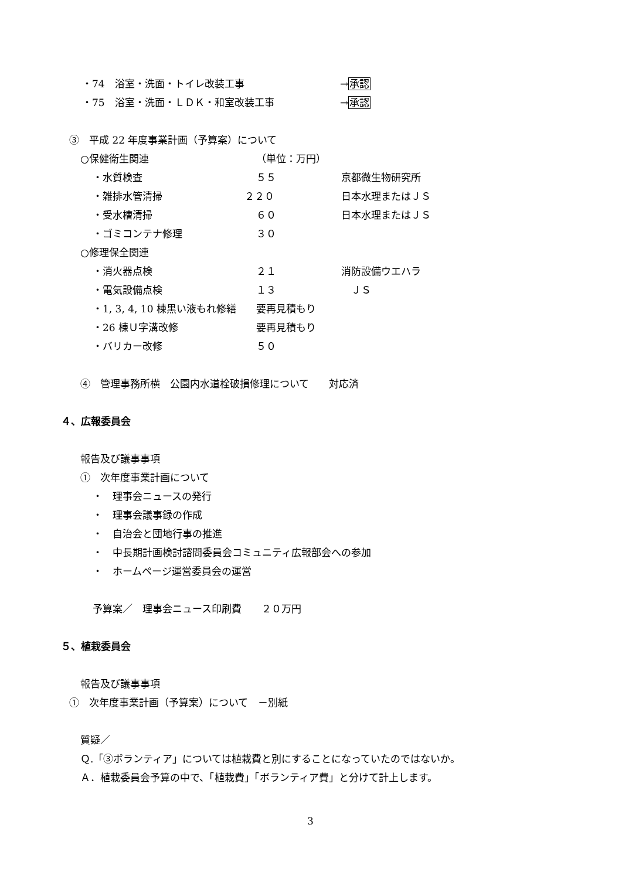・74　浴室・洗面・トイレ改装工事 →承認
・75　浴室・洗面・ＬＤＫ・和室改装工事 →承認
③　平成 22 年度事業計画（予算案）について
○保健衛生関連 （単位：万円）
・水質検査 ５５ 京都微生物研究所
・雑排水管清掃 ２２０ 日本水理またはＪＳ
・受水槽清掃 ６０ 日本水理またはＪＳ
・ゴミコンテナ修理 ３０
○修理保全関連
・消火器点検 ２１ 消防設備ウエハラ
・電気設備点検 １３ 　ＪＳ
・1, 3, 4, 10 棟黒い液もれ修繕 要再見積もり
・26 棟Ｕ字溝改修 要再見積もり
・バリカー改修 ５０
④　管理事務所横　公園内水道栓破損修理について　　対応済
４、広報委員会
報告及び議事事項
①　次年度事業計画について
・　理事会ニュースの発行
・　理事会議事録の作成
・　自治会と団地行事の推進
・　中長期計画検討諮問委員会コミュニティ広報部会への参加
・　ホームページ運営委員会の運営
予算案／　理事会ニュース印刷費　　２０万円
５、植栽委員会
報告及び議事事項
①　次年度事業計画（予算案）について　－別紙
質疑／
Ｑ.「③ボランティア」については植栽費と別にすることになっていたのではないか。
Ａ．植栽委員会予算の中で、「植栽費」「ボランティア費」と分けて計上します。
3